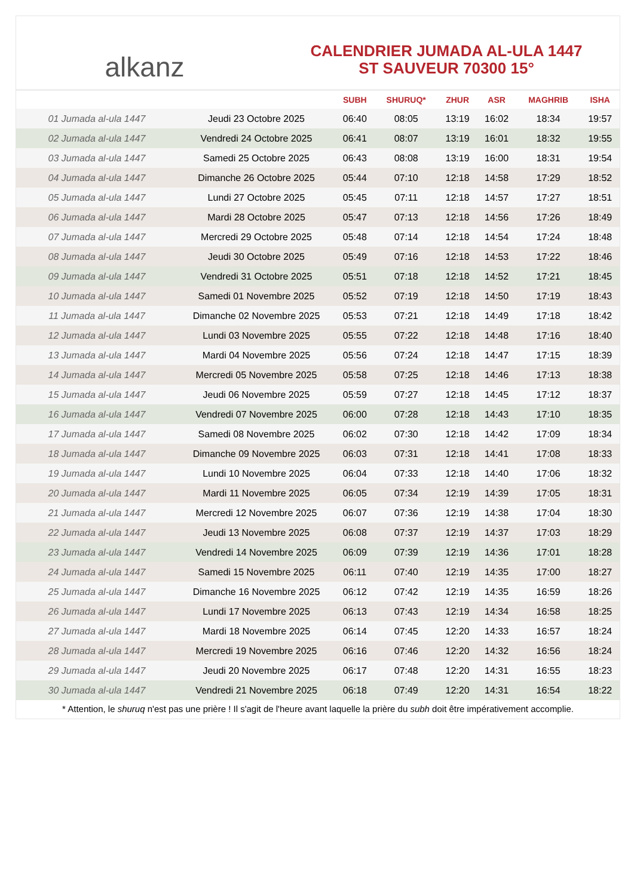alkanz
CALENDRIER JUMADA AL-ULA 1447
ST SAUVEUR 70300 15°
| | | SUBH | SHURUQ* | ZHUR | ASR | MAGHRIB | ISHA |
| --- | --- | --- | --- | --- | --- | --- | --- |
| 01 Jumada al-ula 1447 | Jeudi 23 Octobre 2025 | 06:40 | 08:05 | 13:19 | 16:02 | 18:34 | 19:57 |
| 02 Jumada al-ula 1447 | Vendredi 24 Octobre 2025 | 06:41 | 08:07 | 13:19 | 16:01 | 18:32 | 19:55 |
| 03 Jumada al-ula 1447 | Samedi 25 Octobre 2025 | 06:43 | 08:08 | 13:19 | 16:00 | 18:31 | 19:54 |
| 04 Jumada al-ula 1447 | Dimanche 26 Octobre 2025 | 05:44 | 07:10 | 12:18 | 14:58 | 17:29 | 18:52 |
| 05 Jumada al-ula 1447 | Lundi 27 Octobre 2025 | 05:45 | 07:11 | 12:18 | 14:57 | 17:27 | 18:51 |
| 06 Jumada al-ula 1447 | Mardi 28 Octobre 2025 | 05:47 | 07:13 | 12:18 | 14:56 | 17:26 | 18:49 |
| 07 Jumada al-ula 1447 | Mercredi 29 Octobre 2025 | 05:48 | 07:14 | 12:18 | 14:54 | 17:24 | 18:48 |
| 08 Jumada al-ula 1447 | Jeudi 30 Octobre 2025 | 05:49 | 07:16 | 12:18 | 14:53 | 17:22 | 18:46 |
| 09 Jumada al-ula 1447 | Vendredi 31 Octobre 2025 | 05:51 | 07:18 | 12:18 | 14:52 | 17:21 | 18:45 |
| 10 Jumada al-ula 1447 | Samedi 01 Novembre 2025 | 05:52 | 07:19 | 12:18 | 14:50 | 17:19 | 18:43 |
| 11 Jumada al-ula 1447 | Dimanche 02 Novembre 2025 | 05:53 | 07:21 | 12:18 | 14:49 | 17:18 | 18:42 |
| 12 Jumada al-ula 1447 | Lundi 03 Novembre 2025 | 05:55 | 07:22 | 12:18 | 14:48 | 17:16 | 18:40 |
| 13 Jumada al-ula 1447 | Mardi 04 Novembre 2025 | 05:56 | 07:24 | 12:18 | 14:47 | 17:15 | 18:39 |
| 14 Jumada al-ula 1447 | Mercredi 05 Novembre 2025 | 05:58 | 07:25 | 12:18 | 14:46 | 17:13 | 18:38 |
| 15 Jumada al-ula 1447 | Jeudi 06 Novembre 2025 | 05:59 | 07:27 | 12:18 | 14:45 | 17:12 | 18:37 |
| 16 Jumada al-ula 1447 | Vendredi 07 Novembre 2025 | 06:00 | 07:28 | 12:18 | 14:43 | 17:10 | 18:35 |
| 17 Jumada al-ula 1447 | Samedi 08 Novembre 2025 | 06:02 | 07:30 | 12:18 | 14:42 | 17:09 | 18:34 |
| 18 Jumada al-ula 1447 | Dimanche 09 Novembre 2025 | 06:03 | 07:31 | 12:18 | 14:41 | 17:08 | 18:33 |
| 19 Jumada al-ula 1447 | Lundi 10 Novembre 2025 | 06:04 | 07:33 | 12:18 | 14:40 | 17:06 | 18:32 |
| 20 Jumada al-ula 1447 | Mardi 11 Novembre 2025 | 06:05 | 07:34 | 12:19 | 14:39 | 17:05 | 18:31 |
| 21 Jumada al-ula 1447 | Mercredi 12 Novembre 2025 | 06:07 | 07:36 | 12:19 | 14:38 | 17:04 | 18:30 |
| 22 Jumada al-ula 1447 | Jeudi 13 Novembre 2025 | 06:08 | 07:37 | 12:19 | 14:37 | 17:03 | 18:29 |
| 23 Jumada al-ula 1447 | Vendredi 14 Novembre 2025 | 06:09 | 07:39 | 12:19 | 14:36 | 17:01 | 18:28 |
| 24 Jumada al-ula 1447 | Samedi 15 Novembre 2025 | 06:11 | 07:40 | 12:19 | 14:35 | 17:00 | 18:27 |
| 25 Jumada al-ula 1447 | Dimanche 16 Novembre 2025 | 06:12 | 07:42 | 12:19 | 14:35 | 16:59 | 18:26 |
| 26 Jumada al-ula 1447 | Lundi 17 Novembre 2025 | 06:13 | 07:43 | 12:19 | 14:34 | 16:58 | 18:25 |
| 27 Jumada al-ula 1447 | Mardi 18 Novembre 2025 | 06:14 | 07:45 | 12:20 | 14:33 | 16:57 | 18:24 |
| 28 Jumada al-ula 1447 | Mercredi 19 Novembre 2025 | 06:16 | 07:46 | 12:20 | 14:32 | 16:56 | 18:24 |
| 29 Jumada al-ula 1447 | Jeudi 20 Novembre 2025 | 06:17 | 07:48 | 12:20 | 14:31 | 16:55 | 18:23 |
| 30 Jumada al-ula 1447 | Vendredi 21 Novembre 2025 | 06:18 | 07:49 | 12:20 | 14:31 | 16:54 | 18:22 |
* Attention, le shuruq n'est pas une prière ! Il s'agit de l'heure avant laquelle la prière du subh doit être impérativement accomplie.